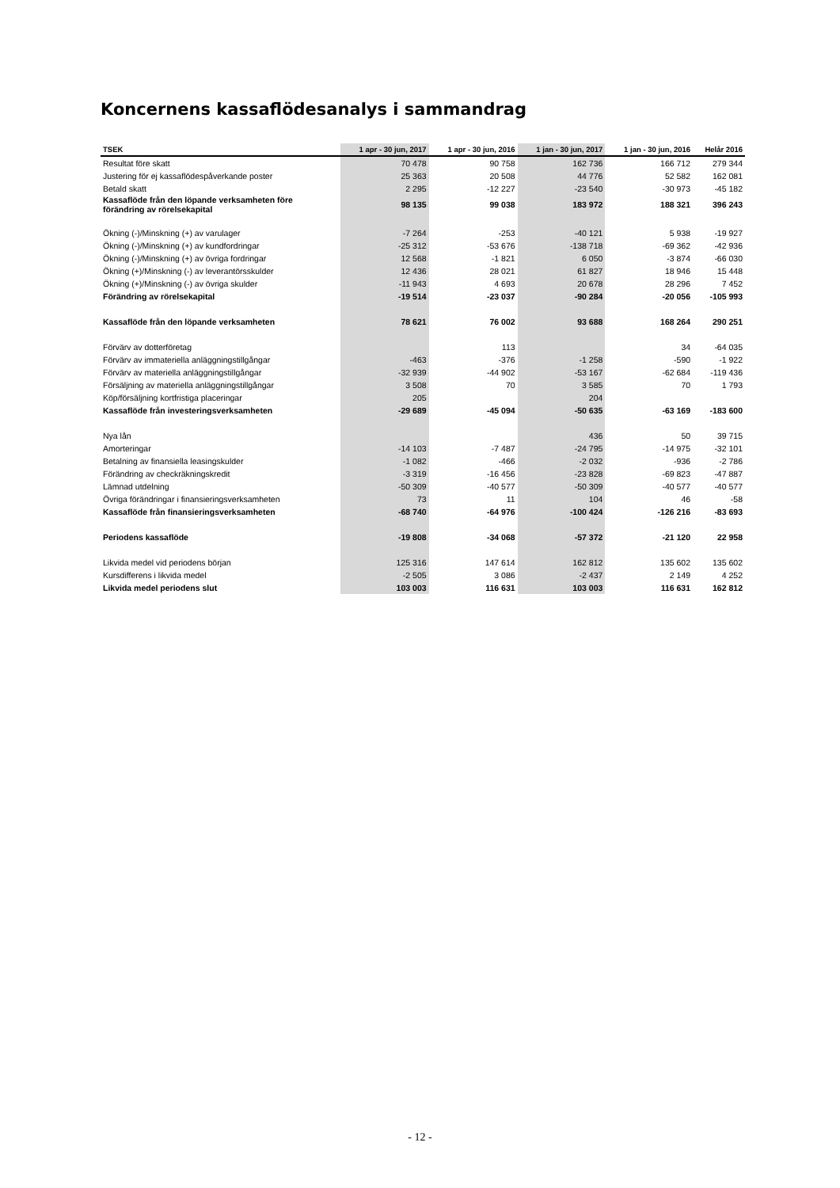Koncernens kassaflödesanalys i sammandrag
| TSEK | 1 apr - 30 jun, 2017 | 1 apr - 30 jun, 2016 | 1 jan - 30 jun, 2017 | 1 jan - 30 jun, 2016 | Helår 2016 |
| --- | --- | --- | --- | --- | --- |
| Resultat före skatt | 70 478 | 90 758 | 162 736 | 166 712 | 279 344 |
| Justering för ej kassaflödespåverkande poster | 25 363 | 20 508 | 44 776 | 52 582 | 162 081 |
| Betald skatt | 2 295 | -12 227 | -23 540 | -30 973 | -45 182 |
| Kassaflöde från den löpande verksamheten före förändring av rörelsekapital | 98 135 | 99 038 | 183 972 | 188 321 | 396 243 |
| Ökning (-)/Minskning (+) av varulager | -7 264 | -253 | -40 121 | 5 938 | -19 927 |
| Ökning (-)/Minskning (+) av kundfordringar | -25 312 | -53 676 | -138 718 | -69 362 | -42 936 |
| Ökning (-)/Minskning (+) av övriga fordringar | 12 568 | -1 821 | 6 050 | -3 874 | -66 030 |
| Ökning (+)/Minskning (-) av leverantörsskulder | 12 436 | 28 021 | 61 827 | 18 946 | 15 448 |
| Ökning (+)/Minskning (-) av övriga skulder | -11 943 | 4 693 | 20 678 | 28 296 | 7 452 |
| Förändring av rörelsekapital | -19 514 | -23 037 | -90 284 | -20 056 | -105 993 |
| Kassaflöde från den löpande verksamheten | 78 621 | 76 002 | 93 688 | 168 264 | 290 251 |
| Förvärv av dotterföretag | | 113 | | 34 | -64 035 |
| Förvärv av immateriella anläggningstillgångar | -463 | -376 | -1 258 | -590 | -1 922 |
| Förvärv av materiella anläggningstillgångar | -32 939 | -44 902 | -53 167 | -62 684 | -119 436 |
| Försäljning av materiella anläggningstillgångar | 3 508 | 70 | 3 585 | 70 | 1 793 |
| Köp/försäljning kortfristiga placeringar | 205 | | 204 | | |
| Kassaflöde från investeringsverksamheten | -29 689 | -45 094 | -50 635 | -63 169 | -183 600 |
| Nya lån | | | 436 | 50 | 39 715 |
| Amorteringar | -14 103 | -7 487 | -24 795 | -14 975 | -32 101 |
| Betalning av finansiella leasingskulder | -1 082 | -466 | -2 032 | -936 | -2 786 |
| Förändring av checkräkningskredit | -3 319 | -16 456 | -23 828 | -69 823 | -47 887 |
| Lämnad utdelning | -50 309 | -40 577 | -50 309 | -40 577 | -40 577 |
| Övriga förändringar i finansieringsverksamheten | 73 | 11 | 104 | 46 | -58 |
| Kassaflöde från finansieringsverksamheten | -68 740 | -64 976 | -100 424 | -126 216 | -83 693 |
| Periodens kassaflöde | -19 808 | -34 068 | -57 372 | -21 120 | 22 958 |
| Likvida medel vid periodens början | 125 316 | 147 614 | 162 812 | 135 602 | 135 602 |
| Kursdifferens i likvida medel | -2 505 | 3 086 | -2 437 | 2 149 | 4 252 |
| Likvida medel periodens slut | 103 003 | 116 631 | 103 003 | 116 631 | 162 812 |
- 12 -